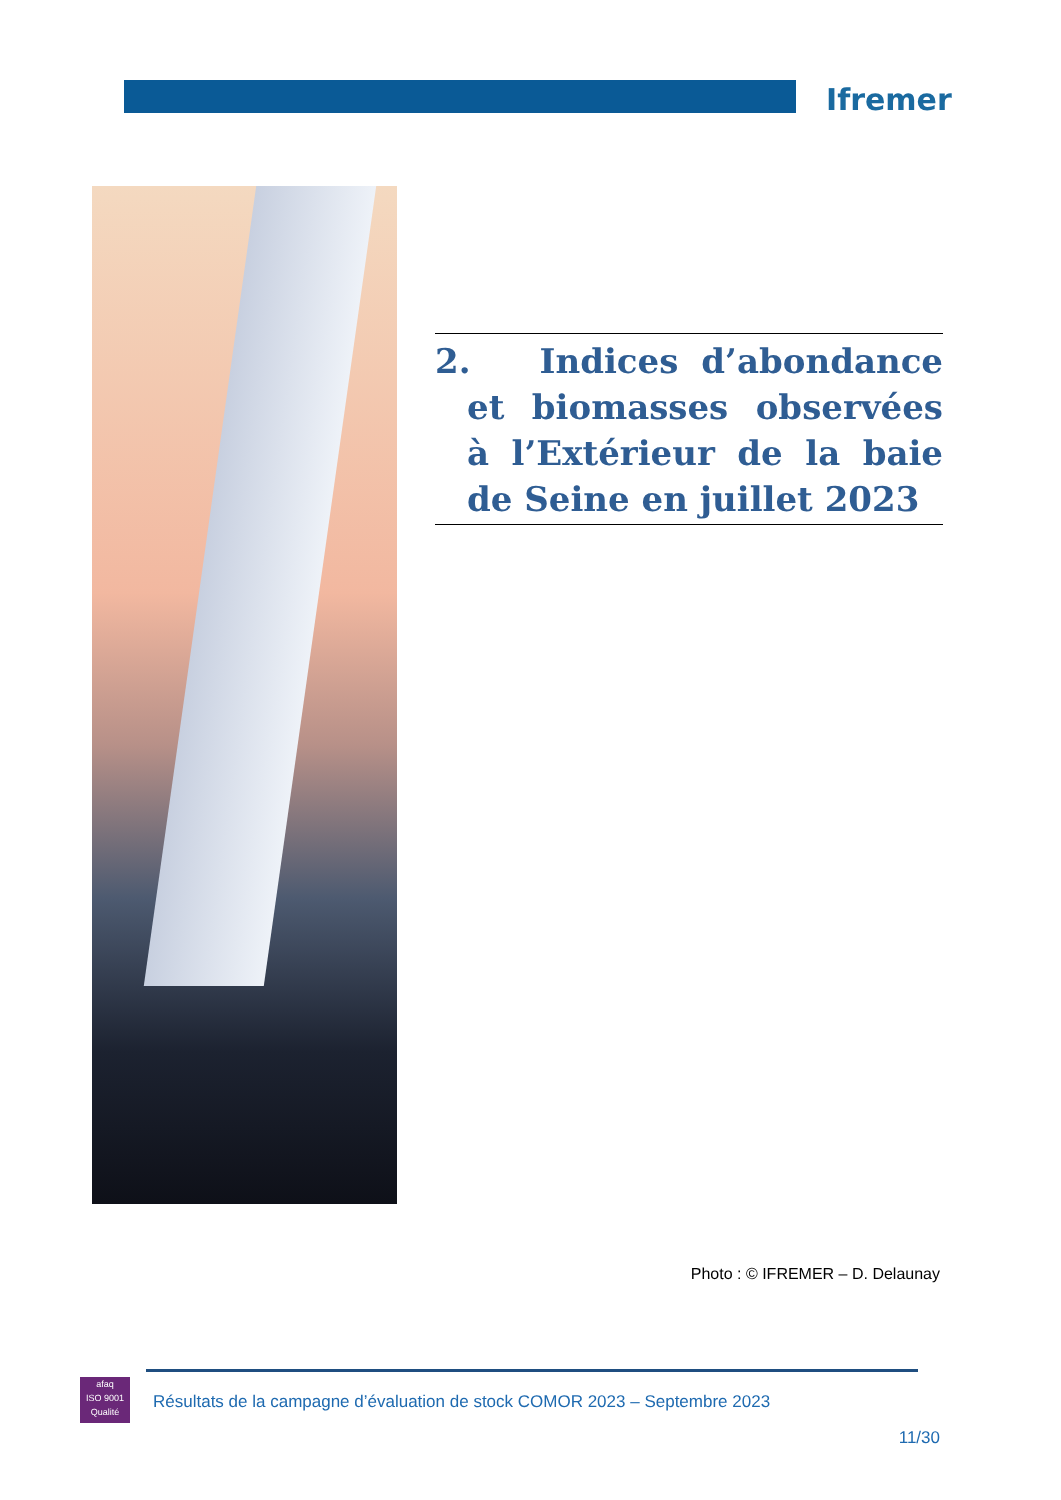Ifremer
2. Indices d’abondance et biomasses observées à l’Extérieur de la baie de Seine en juillet 2023
Photo : © IFREMER – D. Delaunay
afaq
ISO 9001
Qualité
Résultats de la campagne d’évaluation de stock COMOR 2023 – Septembre 2023
11/30